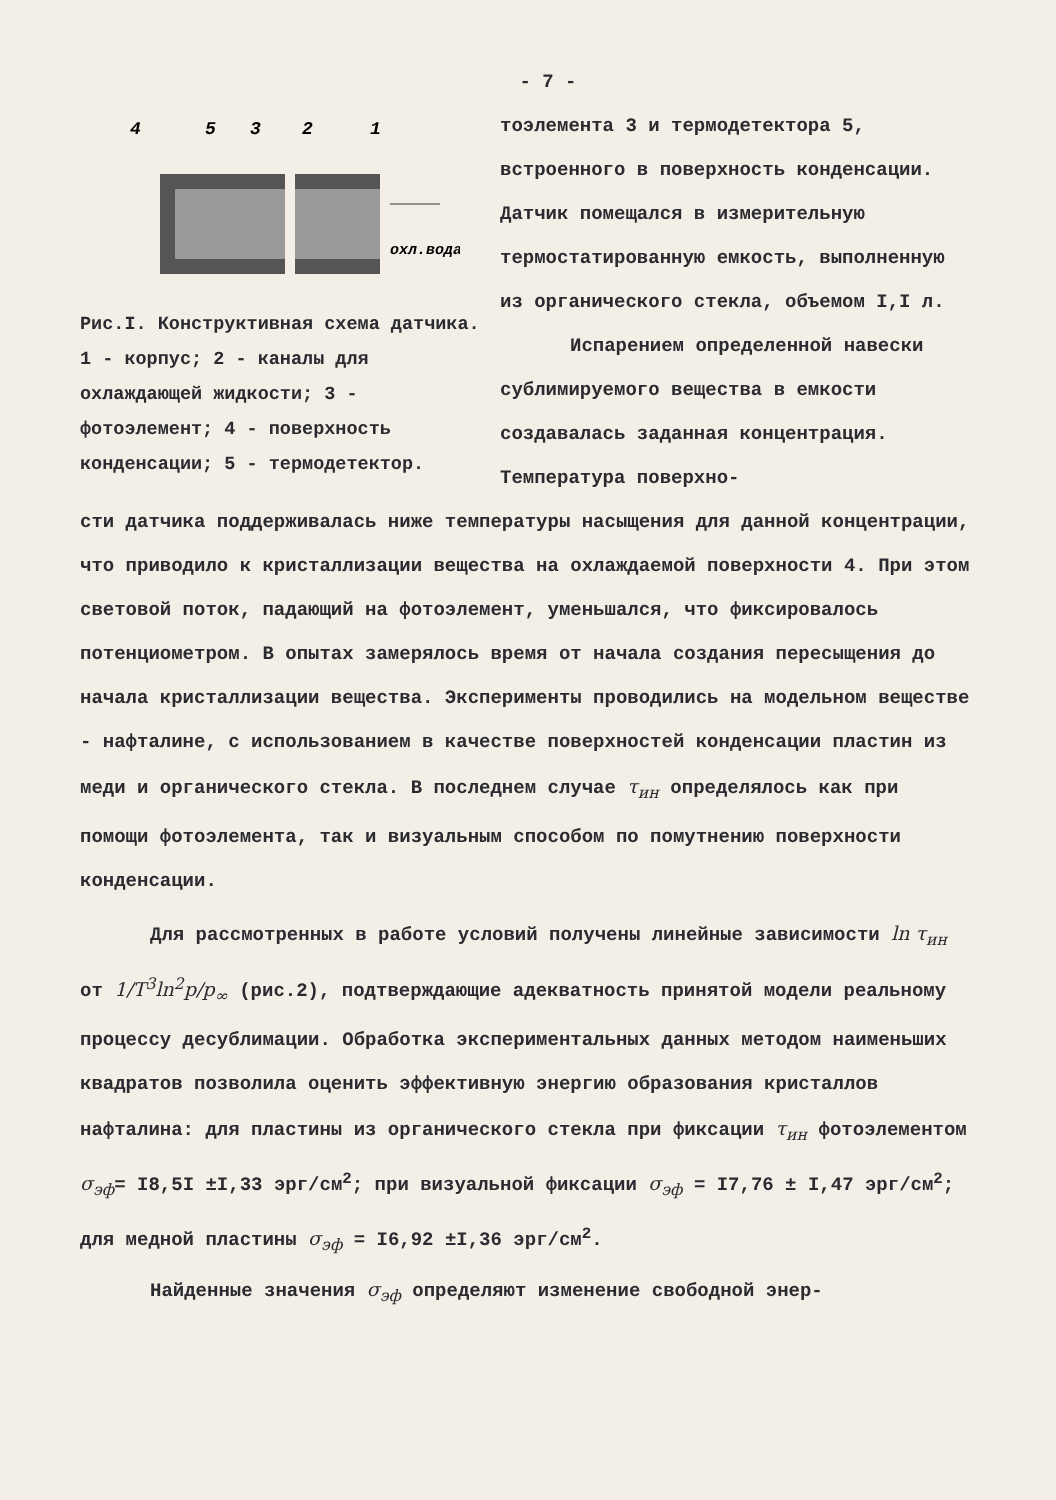- 7 -
4
5
3
2
1
охл.вода
Рис.I. Конструктивная схема датчика. 1 - корпус; 2 - каналы для охлаждающей жидкости; 3 - фотоэлемент; 4 - поверхность конденсации; 5 - термодетектор.
тоэлемента 3 и термодетектора 5, встроенного в поверхность конденсации. Датчик помещался в измерительную термостатированную емкость, выполненную из органического стекла, объемом I,I л.
Испарением определенной навески сублимируемого вещества в емкости создавалась заданная концентрация. Температура поверхно-
сти датчика поддерживалась ниже температуры насыщения для данной концентрации, что приводило к кристаллизации вещества на охлаждаемой поверхности 4. При этом световой поток, падающий на фотоэлемент, уменьшался, что фиксировалось потенциометром. В опытах замерялось время от начала создания пересыщения до начала кристаллизации вещества. Эксперименты проводились на модельном веществе - нафталине, с использованием в качестве поверхностей конденсации пластин из меди и органического стекла. В последнем случае τ<sub>ин</sub> определялось как при помощи фотоэлемента, так и визуальным способом по помутнению поверхности конденсации.
Для рассмотренных в работе условий получены линейные зависимости ln τ<sub>ин</sub> от 1/T<sup>3</sup>ln<sup>2</sup>p/p<sub>∞</sub> (рис.2), подтверждающие адекватность принятой модели реальному процессу десублимации. Обработка экспериментальных данных методом наименьших квадратов позволила оценить эффективную энергию образования кристаллов нафталина: для пластины из органического стекла при фиксации τ<sub>ин</sub> фотоэлементом σ<sub>эф</sub>= I8,5I ±I,33 эрг/см<sup>2</sup>; при визуальной фиксации σ<sub>эф</sub> = I7,76 ± I,47 эрг/см<sup>2</sup>; для медной пластины σ<sub>эф</sub> = I6,92 ±I,36 эрг/см<sup>2</sup>.
Найденные значения σ<sub>эф</sub> определяют изменение свободной энер-